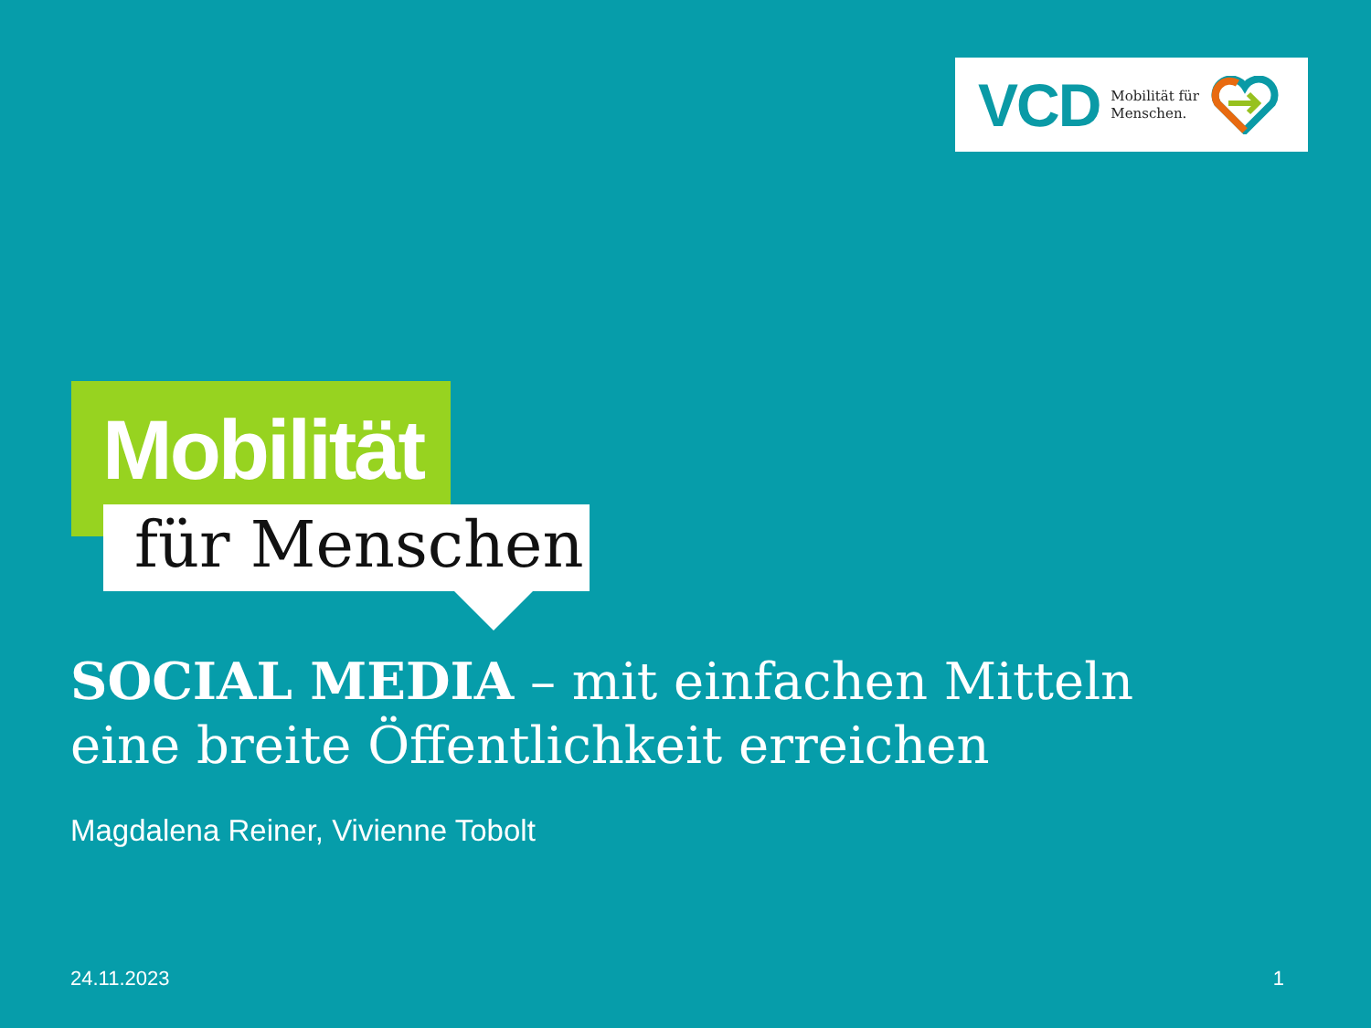VCD Mobilität für
Menschen.
Mobilität
für Menschen
SOCIAL MEDIA – mit einfachen Mitteln
eine breite Öffentlichkeit erreichen
Magdalena Reiner, Vivienne Tobolt
24.11.2023 1